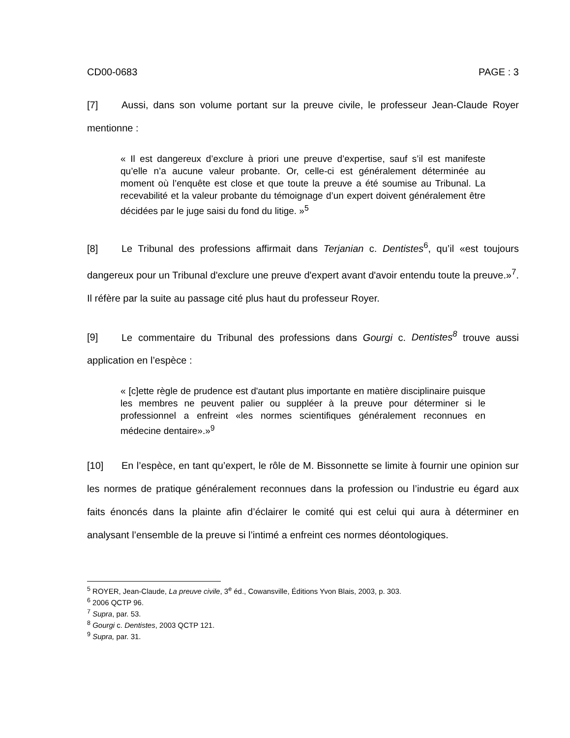CD00-0683 PAGE : 3
[7] Aussi, dans son volume portant sur la preuve civile, le professeur Jean-Claude Royer mentionne :
« Il est dangereux d’exclure à priori une preuve d’expertise, sauf s’il est manifeste qu’elle n’a aucune valeur probante. Or, celle-ci est généralement déterminée au moment où l’enquête est close et que toute la preuve a été soumise au Tribunal. La recevabilité et la valeur probante du témoignage d’un expert doivent généralement être décidées par le juge saisi du fond du litige. »<sup>5</sup>
[8] Le Tribunal des professions affirmait dans Terjanian c. Dentistes<sup>6</sup>, qu’il «est toujours dangereux pour un Tribunal d'exclure une preuve d'expert avant d'avoir entendu toute la preuve.»<sup>7</sup>. Il réfère par la suite au passage cité plus haut du professeur Royer.
[9] Le commentaire du Tribunal des professions dans Gourgi c. Dentistes<sup>8</sup> trouve aussi application en l’espèce :
« [c]ette règle de prudence est d'autant plus importante en matière disciplinaire puisque les membres ne peuvent palier ou suppléer à la preuve pour déterminer si le professionnel a enfreint «les normes scientifiques généralement reconnues en médecine dentaire».»<sup>9</sup>
[10] En l’espèce, en tant qu’expert, le rôle de M. Bissonnette se limite à fournir une opinion sur les normes de pratique généralement reconnues dans la profession ou l’industrie eu égard aux faits énoncés dans la plainte afin d’éclairer le comité qui est celui qui aura à déterminer en analysant l’ensemble de la preuve si l’intimé a enfreint ces normes déontologiques.
<sup>5</sup> ROYER, Jean-Claude, La preuve civile, 3<sup>e</sup> éd., Cowansville, Éditions Yvon Blais, 2003, p. 303.
<sup>6</sup> 2006 QCTP 96.
<sup>7</sup> Supra, par. 53.
<sup>8</sup> Gourgi c. Dentistes, 2003 QCTP 121.
<sup>9</sup> Supra, par. 31.